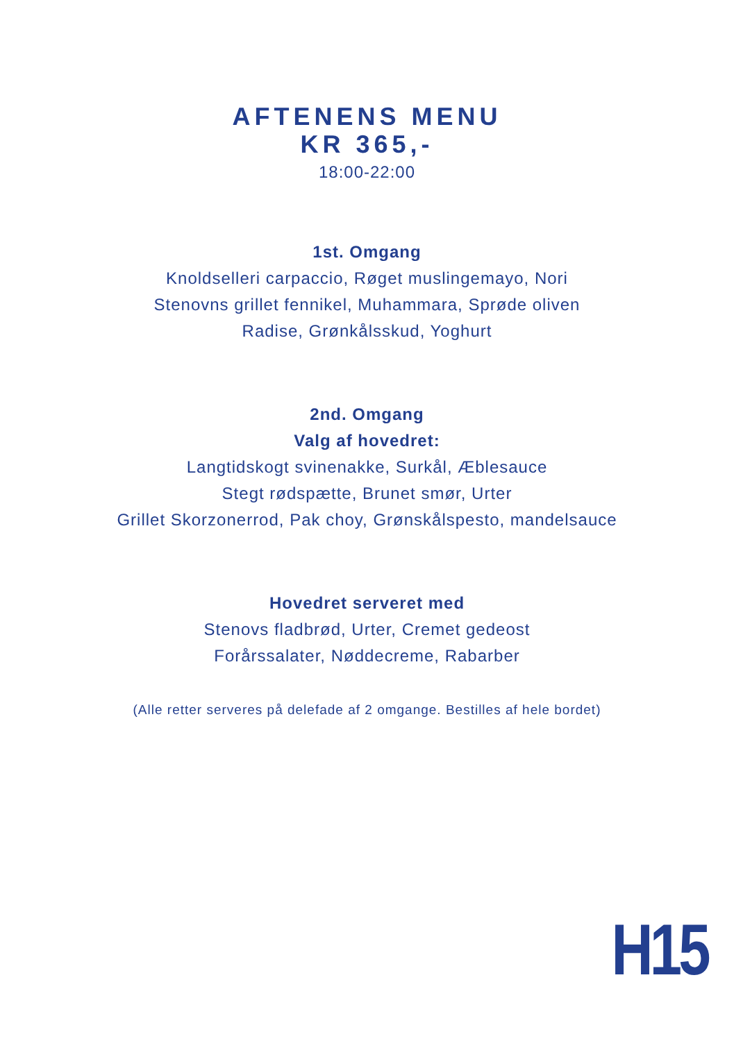AFTENENS MENU
KR 365,-
18:00-22:00
1st. Omgang
Knoldselleri carpaccio, Røget muslingemayo, Nori
Stenovns grillet fennikel, Muhammara, Sprøde oliven
Radise, Grønkålsskud, Yoghurt
2nd. Omgang
Valg af hovedret:
Langtidskogt svinenakke, Surkål, Æblesauce
Stegt rødspætte, Brunet smør, Urter
Grillet Skorzonerrod, Pak choy, Grønskålspesto, mandelsauce
Hovedret serveret med
Stenovs fladbrød, Urter, Cremet gedeost
Forårssalater, Nøddecreme, Rabarber
(Alle retter serveres på delefade af 2 omgange. Bestilles af hele bordet)
H15